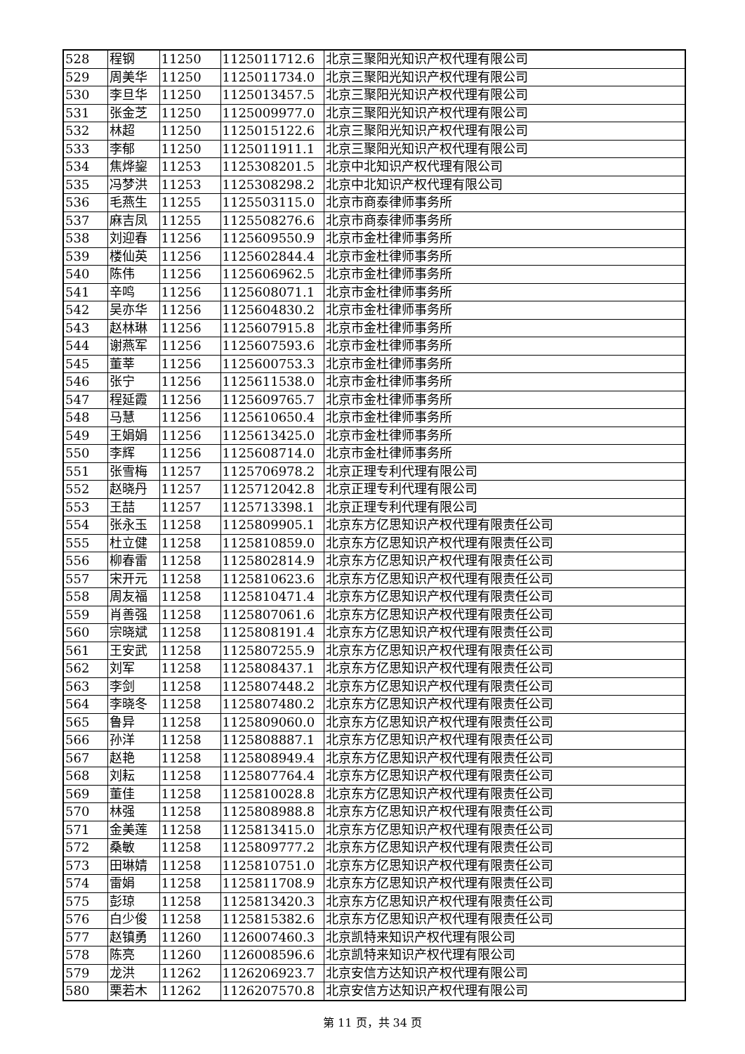| 528 | 程钢 | 11250 | 1125011712.6 | 北京三聚阳光知识产权代理有限公司 |
| 529 | 周美华 | 11250 | 1125011734.0 | 北京三聚阳光知识产权代理有限公司 |
| 530 | 李旦华 | 11250 | 1125013457.5 | 北京三聚阳光知识产权代理有限公司 |
| 531 | 张金芝 | 11250 | 1125009977.0 | 北京三聚阳光知识产权代理有限公司 |
| 532 | 林超 | 11250 | 1125015122.6 | 北京三聚阳光知识产权代理有限公司 |
| 533 | 李郁 | 11250 | 1125011911.1 | 北京三聚阳光知识产权代理有限公司 |
| 534 | 焦烨鋆 | 11253 | 1125308201.5 | 北京中北知识产权代理有限公司 |
| 535 | 冯梦洪 | 11253 | 1125308298.2 | 北京中北知识产权代理有限公司 |
| 536 | 毛燕生 | 11255 | 1125503115.0 | 北京市商泰律师事务所 |
| 537 | 麻吉凤 | 11255 | 1125508276.6 | 北京市商泰律师事务所 |
| 538 | 刘迎春 | 11256 | 1125609550.9 | 北京市金杜律师事务所 |
| 539 | 楼仙英 | 11256 | 1125602844.4 | 北京市金杜律师事务所 |
| 540 | 陈伟 | 11256 | 1125606962.5 | 北京市金杜律师事务所 |
| 541 | 辛鸣 | 11256 | 1125608071.1 | 北京市金杜律师事务所 |
| 542 | 吴亦华 | 11256 | 1125604830.2 | 北京市金杜律师事务所 |
| 543 | 赵林琳 | 11256 | 1125607915.8 | 北京市金杜律师事务所 |
| 544 | 谢燕军 | 11256 | 1125607593.6 | 北京市金杜律师事务所 |
| 545 | 董莘 | 11256 | 1125600753.3 | 北京市金杜律师事务所 |
| 546 | 张宁 | 11256 | 1125611538.0 | 北京市金杜律师事务所 |
| 547 | 程延霞 | 11256 | 1125609765.7 | 北京市金杜律师事务所 |
| 548 | 马慧 | 11256 | 1125610650.4 | 北京市金杜律师事务所 |
| 549 | 王娟娟 | 11256 | 1125613425.0 | 北京市金杜律师事务所 |
| 550 | 李辉 | 11256 | 1125608714.0 | 北京市金杜律师事务所 |
| 551 | 张雪梅 | 11257 | 1125706978.2 | 北京正理专利代理有限公司 |
| 552 | 赵晓丹 | 11257 | 1125712042.8 | 北京正理专利代理有限公司 |
| 553 | 王喆 | 11257 | 1125713398.1 | 北京正理专利代理有限公司 |
| 554 | 张永玉 | 11258 | 1125809905.1 | 北京东方亿思知识产权代理有限责任公司 |
| 555 | 杜立健 | 11258 | 1125810859.0 | 北京东方亿思知识产权代理有限责任公司 |
| 556 | 柳春雷 | 11258 | 1125802814.9 | 北京东方亿思知识产权代理有限责任公司 |
| 557 | 宋开元 | 11258 | 1125810623.6 | 北京东方亿思知识产权代理有限责任公司 |
| 558 | 周友福 | 11258 | 1125810471.4 | 北京东方亿思知识产权代理有限责任公司 |
| 559 | 肖善强 | 11258 | 1125807061.6 | 北京东方亿思知识产权代理有限责任公司 |
| 560 | 宗晓斌 | 11258 | 1125808191.4 | 北京东方亿思知识产权代理有限责任公司 |
| 561 | 王安武 | 11258 | 1125807255.9 | 北京东方亿思知识产权代理有限责任公司 |
| 562 | 刘军 | 11258 | 1125808437.1 | 北京东方亿思知识产权代理有限责任公司 |
| 563 | 李剑 | 11258 | 1125807448.2 | 北京东方亿思知识产权代理有限责任公司 |
| 564 | 李晓冬 | 11258 | 1125807480.2 | 北京东方亿思知识产权代理有限责任公司 |
| 565 | 鲁异 | 11258 | 1125809060.0 | 北京东方亿思知识产权代理有限责任公司 |
| 566 | 孙洋 | 11258 | 1125808887.1 | 北京东方亿思知识产权代理有限责任公司 |
| 567 | 赵艳 | 11258 | 1125808949.4 | 北京东方亿思知识产权代理有限责任公司 |
| 568 | 刘耘 | 11258 | 1125807764.4 | 北京东方亿思知识产权代理有限责任公司 |
| 569 | 董佳 | 11258 | 1125810028.8 | 北京东方亿思知识产权代理有限责任公司 |
| 570 | 林强 | 11258 | 1125808988.8 | 北京东方亿思知识产权代理有限责任公司 |
| 571 | 金美莲 | 11258 | 1125813415.0 | 北京东方亿思知识产权代理有限责任公司 |
| 572 | 桑敏 | 11258 | 1125809777.2 | 北京东方亿思知识产权代理有限责任公司 |
| 573 | 田琳婧 | 11258 | 1125810751.0 | 北京东方亿思知识产权代理有限责任公司 |
| 574 | 雷娟 | 11258 | 1125811708.9 | 北京东方亿思知识产权代理有限责任公司 |
| 575 | 彭琼 | 11258 | 1125813420.3 | 北京东方亿思知识产权代理有限责任公司 |
| 576 | 白少俊 | 11258 | 1125815382.6 | 北京东方亿思知识产权代理有限责任公司 |
| 577 | 赵镇勇 | 11260 | 1126007460.3 | 北京凯特来知识产权代理有限公司 |
| 578 | 陈亮 | 11260 | 1126008596.6 | 北京凯特来知识产权代理有限公司 |
| 579 | 龙洪 | 11262 | 1126206923.7 | 北京安信方达知识产权代理有限公司 |
| 580 | 栗若木 | 11262 | 1126207570.8 | 北京安信方达知识产权代理有限公司 |
第 11 页，共 34 页